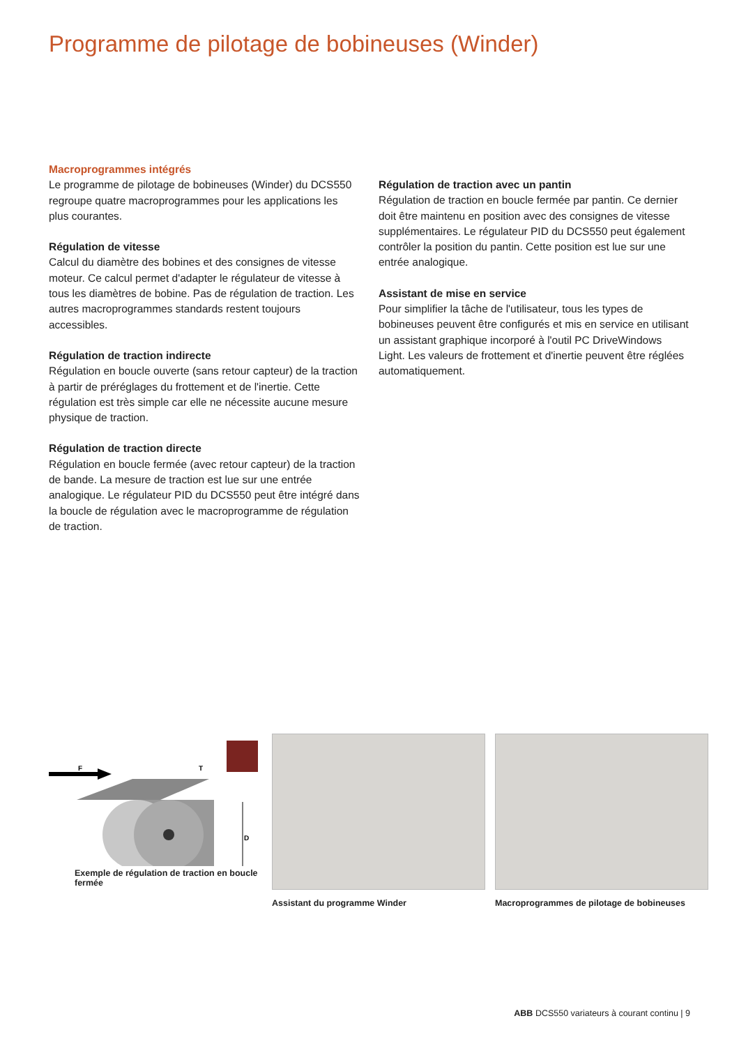Programme de pilotage de bobineuses (Winder)
Macroprogrammes intégrés
Le programme de pilotage de bobineuses (Winder) du DCS550 regroupe quatre macroprogrammes pour les applications les plus courantes.
Régulation de vitesse
Calcul du diamètre des bobines et des consignes de vitesse moteur. Ce calcul permet d'adapter le régulateur de vitesse à tous les diamètres de bobine. Pas de régulation de traction. Les autres macroprogrammes standards restent toujours accessibles.
Régulation de traction indirecte
Régulation en boucle ouverte (sans retour capteur) de la traction à partir de préréglages du frottement et de l'inertie. Cette régulation est très simple car elle ne nécessite aucune mesure physique de traction.
Régulation de traction directe
Régulation en boucle fermée (avec retour capteur) de la traction de bande. La mesure de traction est lue sur une entrée analogique. Le régulateur PID du DCS550 peut être intégré dans la boucle de régulation avec le macroprogramme de régulation de traction.
Régulation de traction avec un pantin
Régulation de traction en boucle fermée par pantin. Ce dernier doit être maintenu en position avec des consignes de vitesse supplémentaires. Le régulateur PID du DCS550 peut également contrôler la position du pantin. Cette position est lue sur une entrée analogique.
Assistant de mise en service
Pour simplifier la tâche de l'utilisateur, tous les types de bobineuses peuvent être configurés et mis en service en utilisant un assistant graphique incorporé à l'outil PC DriveWindows Light. Les valeurs de frottement et d'inertie peuvent être réglées automatiquement.
F
T
D
Exemple de régulation de traction en boucle fermée
Assistant du programme Winder Macroprogrammes de pilotage de bobineuses
ABB DCS550 variateurs à courant continu | 9